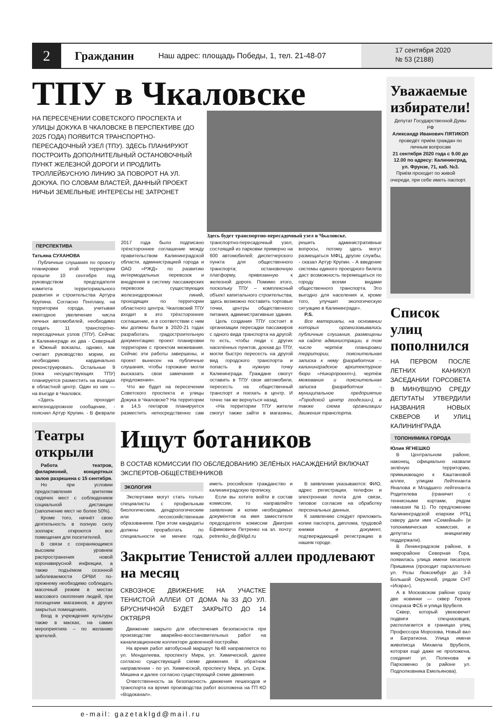2
Гражданин
Наш адрес: площадь Победы, 1, тел. 21-48-07
17 сентября 2020
№ 53 (2188)
ТПУ в Чкаловске
НА ПЕРЕСЕЧЕНИИ СОВЕТСКОГО ПРОСПЕКТА И УЛИЦЫ ДОКУКА В ЧКАЛОВСКЕ В ПЕРСПЕКТИВЕ (ДО 2025 ГОДА) ПОЯВИТСЯ ТРАНСПОРТНО-ПЕРЕСАДОЧНЫЙ УЗЕЛ (ТПУ). ЗДЕСЬ ПЛАНИРУЮТ ПОСТРОИТЬ ДОПОЛНИТЕЛЬНЫЙ ОСТАНОВОЧНЫЙ ПУНКТ ЖЕЛЕЗНОЙ ДОРОГИ И ПРОДЛИТЬ ТРОЛЛЕЙБУСНУЮ ЛИНИЮ ЗА ПОВОРОТ НА УЛ. ДОКУКА. ПО СЛОВАМ ВЛАСТЕЙ, ДАННЫЙ ПРОЕКТ НИЧЬИ ЗЕМЕЛЬНЫЕ ИНТЕРЕСЫ НЕ ЗАТРОНЕТ
Здесь будет транспортно-пересадочный узел в Чкаловске.
ПЕРСПЕКТИВА
Татьяна СУХАНОВА
Публичные слушания по проекту планировки этой территории прошли 10 сентября под руководством председателя комитета территориального развития и строительства Артура Крупина. Согласно Генплану, на территории города, учитывая ежегодное увеличение числа личных автомобилей, необходимо создать 11 транспортно-пересадочных узлов (ТПУ). Сейчас в Калининграде их два - Северный и Южный вокзалы, однако, как считает руководство мэрии, их необходимо кардинально реконструировать. Остальные 9 (пока несуществующих ТПУ) планируется разместить на въездах в областной центр. Один из них — на въезде в Чкаловск.
«Здесь проходит железнодорожное сообщение, - пояснил Артур Крупин. - В феврале 2017 года было подписано трёхстороннее соглашение между правительством Калининградской области, администрацией города и ОАО «РЖД» по развитию интермодальных перевозок и внедрения в систему пассажирских перевозок существующих железнодорожных линий, проходящих по территории областного центра. Чкаловский ТПУ входит в это трёхстороннее соглашение, и в соответствии с ним мы должны были в 2020-21 годах разработать градостроительную документацию: проект планировки территории с проектом межевания. Сейчас эти работы завершены, и проект вынесен на публичные слушания, чтобы горожане могли высказать свои замечания и предложения».
Что же будет на пересечении Советского проспекта и улицы Докука в Чкаловске? На территории в 14,5 гектаров планируется разместить непосредственно сам транспортно-пересадочный узел, состоящий из парковки примерно на 600 автомобилей; диспетчерского пункта для общественного транспорта; остановочную платформу, привязанную к железной дороге. Помимо этого, поскольку ТПУ – комплексный объект капитального строительства, здесь возможно поставить торговые точки, центры общественного питания, административные здания.
Цель создания ТПУ состоит в организации пересадки пассажиров с одного вида транспорта на другой: то есть, чтобы люди с других населённых пунктов, доехав до ТПУ, могли быстро пересесть на другой вид городского транспорта и попасть в нужную точку Калининграда. Граждане смогут оставить в ТПУ свои автомобили, пересесть на общественный транспорт и поехать в центр. И точно так же вернуться назад.
«На территории ТПУ жители смогут также зайти в магазины, решить административные вопросы, потому здесь могут размещаться МФЦ, другие службы, - сказал Артур Крупин. - А введение системы единого проездного билета даст возможность перемещаться по городу всеми видами общественного транспорта. Это выгодно для населения и, кроме того, улучшит экологическую ситуацию в Калининграде».
P.S.
Все материалы, на основании которых организовывались публичные слушания, размещены на сайте администрации, в том числе чертёж планировки территории, пояснительная записка к нему (разработчик – калининградское архитектурное бюро «Никорпроект»), чертёж межевания и пояснительная записка (разработчик – муниципальное предприятие «Городской центр геодезии»), а также схема организации движения транспорта.
Театры открыли
Работа театров, филармоний, концертных залов разрешена с 15 сентября.
Но при условии предоставления зрителям сидячих мест с соблюдением социальной дистанции (заполнение мест не более 50%).
Кроме того, начнёт свою деятельность в полную силу зоопарк: откроются все помещения для посетителей.
В связи с сохраняющимся высоким уровнем распространения новой коронавирусной инфекции, а также подъёмом сезонной заболеваемости ОРВИ по-прежнему необходимо соблюдать масочный режим в местах массового скопления людей, при посещении магазинов, в других закрытых помещениях.
Вход в учреждения культуры также в масках, на самих мероприятиях – по желанию зрителей.
Ищут ботаников
В СОСТАВ КОМИССИИ ПО ОБСЛЕДОВАНИЮ ЗЕЛЁНЫХ НАСАЖДЕНИЙ ВКЛЮЧАТ ЭКСПЕРТОВ-ОБЩЕСТВЕННИКОВ
ЭКОЛОГИЯ
Экспертами могут стать только специалисты с профильным биологическим, дендрологическим или лесохозяйственным образованием. При этом кандидаты должны проработать по специальности не менее года, иметь российское гражданство и калининградскую прописку.
Если вы хотите войти в состав комиссии, то направляйте заявление и копии необходимых документов на имя заместителя председателя комиссии Дмитрия Ефимовича Петренко на эл. почту: petrenko_de@klgd.ru
В заявлении указываются: ФИО, адрес регистрации, телефон и электронная почта для связи, типовое согласие на обработку персональных данных.
К заявлению следует приложить копии паспорта, диплома, трудовой книжки и документ, подтверждающий регистрацию в нашем городе.
Закрытие Тенистой аллеи продлевают на месяц
СКВОЗНОЕ ДВИЖЕНИЕ НА УЧАСТКЕ ТЕНИСТОЙ АЛЛЕИ ОТ ДОМА №33 ДО УЛ. БРУСНИЧНОЙ БУДЕТ ЗАКРЫТО ДО 14 ОКТЯБРЯ
Движение закрыто для обеспечения безопасности при производстве аварийно-восстановительных работ на канализационном коллекторе довоенной постройки.
На время работ автобусный маршрут №48 направляется по ул. Менделеева, проспекту Мира, ул. Химической, далее согласно существующей схеме движения. В обратном направлении - по ул. Химической, проспекту Мира, ул. Серж. Мишина и далее согласно существующей схеме движения.
Ответственность за безопасность движения пешеходов и транспорта на время производства работ возложена на ГП КО «Водоканал».
Уважаемые избиратели!
Депутат Государственной Думы РФ
Александр Иванович ПЯТИКОП
проведёт приём граждан по личным вопросам
21 сентября 2020 года с 9.00 до 12.00 по адресу: Калининград, ул. Фрунзе, 71, каб. №3.
Приём проходит по живой очереди, при себе иметь паспорт.
Список улиц пополнился
НА ПЕРВОМ ПОСЛЕ ЛЕТНИХ КАНИКУЛ ЗАСЕДАНИИ ГОРСОВЕТА В МИНУВШУЮ СРЕДУ ДЕПУТАТЫ УТВЕРДИЛИ НАЗВАНИЯ НОВЫХ СКВЕРОВ И УЛИЦ КАЛИНИНГРАДА
ТОПОНИМИКА ГОРОДА
Юлия ЯГНЕШКО
В Центральном районе, наконец, официально назвали зелёную территорию, примыкающую к Каштановой аллее, улицам Лейтенанта Яналова и Младшего лейтенанта Родителева (граничит с теннисными кортами, рядом гимназия №1). По предложению Калининградской епархии РПЦ скверу дали имя «Семейный» (и топонимическая комиссия, и депутаты инициативу поддержали).
В Ленинградском районе, в микрорайоне Северная Гора, появилась улица имени писателя Пришвина (проходит параллельно ул. Розы Люксембург до 3-й Большой Окружной, рядом СНТ «Искра»).
А в Московском районе сразу две новинки — сквер Героев спецназа ФСБ и улица Врубеля.
Сквер, который увековечит подвиги спецназовцев, располагается в границах улиц Профессора Морозова, Новый вал и Багратиона. Улица имени живописца Михаила Врубеля, которая ещё даже не проложена, соединит ул. Поленова и Пархоменко (в районе ул. Подполковника Емельянова).
e-mail: gazetaklgd@mail.ru